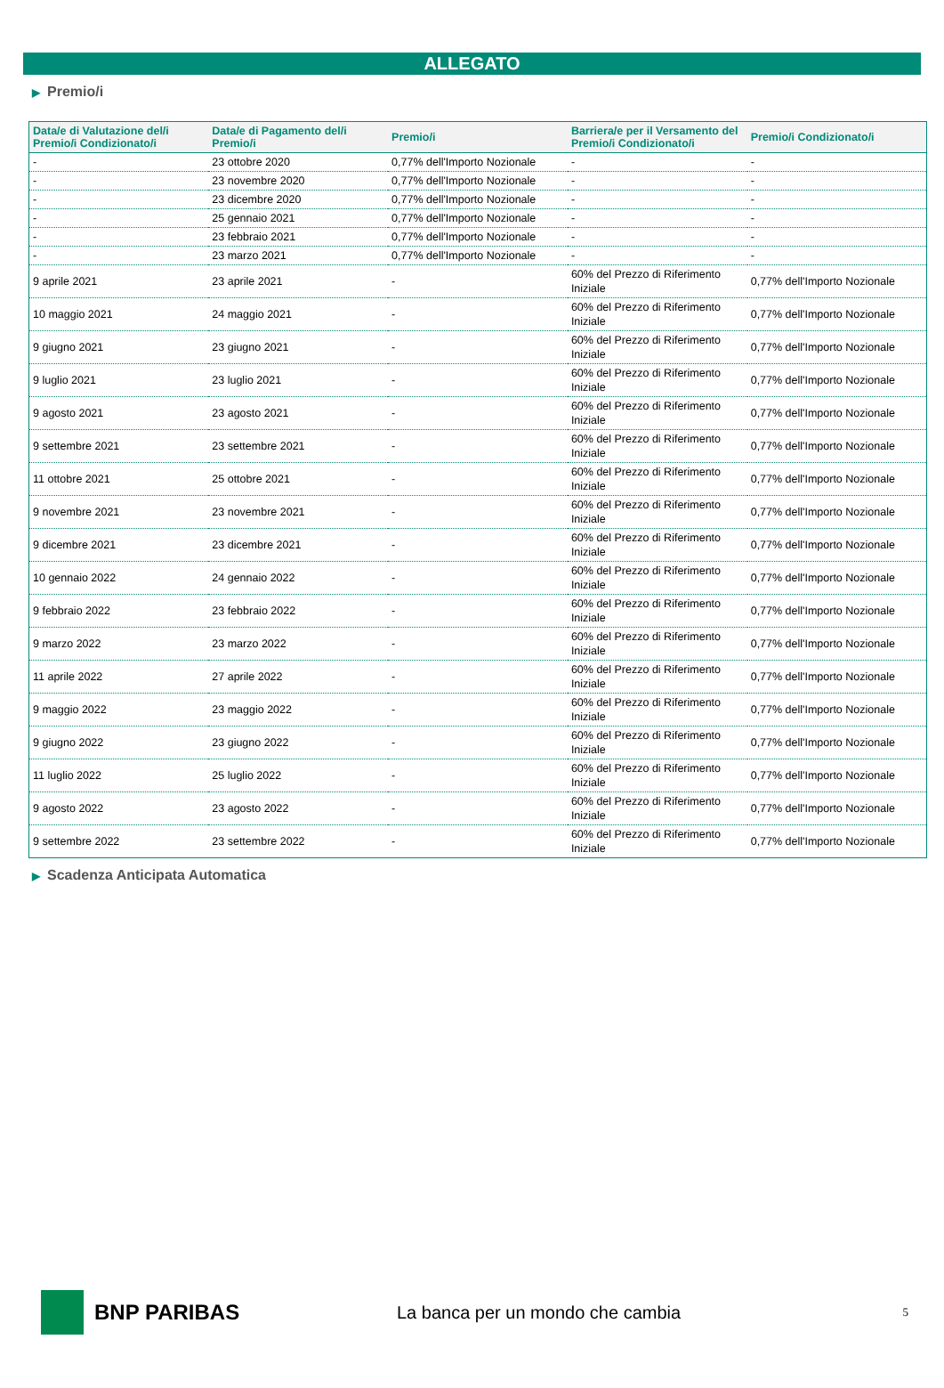ALLEGATO
▶ Premio/i
| Data/e di Valutazione del/i Premio/i Condizionato/i | Data/e di Pagamento del/i Premio/i | Premio/i | Barriera/e per il Versamento del Premio/i Condizionato/i | Premio/i Condizionato/i |
| --- | --- | --- | --- | --- |
| - | 23 ottobre 2020 | 0,77% dell'Importo Nozionale | - | - |
| - | 23 novembre 2020 | 0,77% dell'Importo Nozionale | - | - |
| - | 23 dicembre 2020 | 0,77% dell'Importo Nozionale | - | - |
| - | 25 gennaio 2021 | 0,77% dell'Importo Nozionale | - | - |
| - | 23 febbraio 2021 | 0,77% dell'Importo Nozionale | - | - |
| - | 23 marzo 2021 | 0,77% dell'Importo Nozionale | - | - |
| 9 aprile 2021 | 23 aprile 2021 | - | 60% del Prezzo di Riferimento Iniziale | 0,77% dell'Importo Nozionale |
| 10 maggio 2021 | 24 maggio 2021 | - | 60% del Prezzo di Riferimento Iniziale | 0,77% dell'Importo Nozionale |
| 9 giugno 2021 | 23 giugno 2021 | - | 60% del Prezzo di Riferimento Iniziale | 0,77% dell'Importo Nozionale |
| 9 luglio 2021 | 23 luglio 2021 | - | 60% del Prezzo di Riferimento Iniziale | 0,77% dell'Importo Nozionale |
| 9 agosto 2021 | 23 agosto 2021 | - | 60% del Prezzo di Riferimento Iniziale | 0,77% dell'Importo Nozionale |
| 9 settembre 2021 | 23 settembre 2021 | - | 60% del Prezzo di Riferimento Iniziale | 0,77% dell'Importo Nozionale |
| 11 ottobre 2021 | 25 ottobre 2021 | - | 60% del Prezzo di Riferimento Iniziale | 0,77% dell'Importo Nozionale |
| 9 novembre 2021 | 23 novembre 2021 | - | 60% del Prezzo di Riferimento Iniziale | 0,77% dell'Importo Nozionale |
| 9 dicembre 2021 | 23 dicembre 2021 | - | 60% del Prezzo di Riferimento Iniziale | 0,77% dell'Importo Nozionale |
| 10 gennaio 2022 | 24 gennaio 2022 | - | 60% del Prezzo di Riferimento Iniziale | 0,77% dell'Importo Nozionale |
| 9 febbraio 2022 | 23 febbraio 2022 | - | 60% del Prezzo di Riferimento Iniziale | 0,77% dell'Importo Nozionale |
| 9 marzo 2022 | 23 marzo 2022 | - | 60% del Prezzo di Riferimento Iniziale | 0,77% dell'Importo Nozionale |
| 11 aprile 2022 | 27 aprile 2022 | - | 60% del Prezzo di Riferimento Iniziale | 0,77% dell'Importo Nozionale |
| 9 maggio 2022 | 23 maggio 2022 | - | 60% del Prezzo di Riferimento Iniziale | 0,77% dell'Importo Nozionale |
| 9 giugno 2022 | 23 giugno 2022 | - | 60% del Prezzo di Riferimento Iniziale | 0,77% dell'Importo Nozionale |
| 11 luglio 2022 | 25 luglio 2022 | - | 60% del Prezzo di Riferimento Iniziale | 0,77% dell'Importo Nozionale |
| 9 agosto 2022 | 23 agosto 2022 | - | 60% del Prezzo di Riferimento Iniziale | 0,77% dell'Importo Nozionale |
| 9 settembre 2022 | 23 settembre 2022 | - | 60% del Prezzo di Riferimento Iniziale | 0,77% dell'Importo Nozionale |
▶ Scadenza Anticipata Automatica
BNP PARIBAS
La banca per un mondo che cambia
5